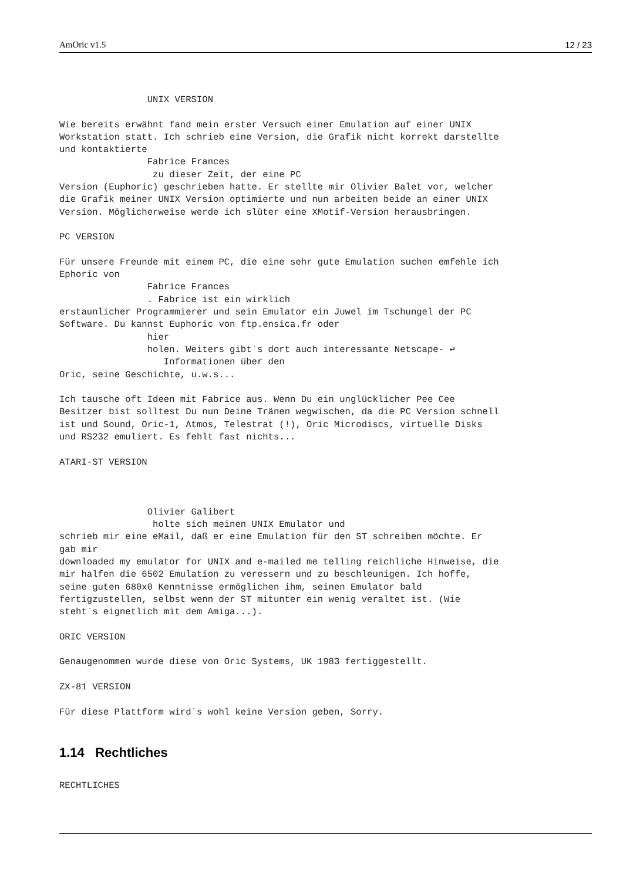AmOric v1.5 12 / 23
                UNIX VERSION

Wie bereits erwähnt fand mein erster Versuch einer Emulation auf einer UNIX
Workstation statt. Ich schrieb eine Version, die Grafik nicht korrekt darstellte
und kontaktierte
                Fabrice Frances
                 zu dieser Zeit, der eine PC
Version (Euphoric) geschrieben hatte. Er stellte mir Olivier Balet vor, welcher
die Grafik meiner UNIX Version optimierte und nun arbeiten beide an einer UNIX
Version. Möglicherweise werde ich slüter eine XMotif-Version herausbringen.

PC VERSION

Für unsere Freunde mit einem PC, die eine sehr gute Emulation suchen emfehle ich
Ephoric von
                Fabrice Frances
                . Fabrice ist ein wirklich
erstaunlicher Programmierer und sein Emulator ein Juwel im Tschungel der PC
Software. Du kannst Euphoric von ftp.ensica.fr oder
                hier
                holen. Weiters gibt`s dort auch interessante Netscape- ↩
                   Informationen über den
Oric, seine Geschichte, u.w.s...

Ich tausche oft Ideen mit Fabrice aus. Wenn Du ein unglücklicher Pee Cee
Besitzer bist solltest Du nun Deine Tränen wegwischen, da die PC Version schnell
ist und Sound, Oric-1, Atmos, Telestrat (!), Oric Microdiscs, virtuelle Disks
und RS232 emuliert. Es fehlt fast nichts...

ATARI-ST VERSION



                Olivier Galibert
                 holte sich meinen UNIX Emulator und
schrieb mir eine eMail, daß er eine Emulation für den ST schreiben möchte. Er
gab mir
downloaded my emulator for UNIX and e-mailed me telling reichliche Hinweise, die
mir halfen die 6502 Emulation zu veressern und zu beschleunigen. Ich hoffe,
seine guten 680x0 Kenntnisse ermöglichen ihm, seinen Emulator bald
fertigzustellen, selbst wenn der ST mitunter ein wenig veraltet ist. (Wie
steht`s eignetlich mit dem Amiga...).

ORIC VERSION

Genaugenommen wurde diese von Oric Systems, UK 1983 fertiggestellt.

ZX-81 VERSION

Für diese Plattform wird`s wohl keine Version geben, Sorry.
1.14 Rechtliches
RECHTLICHES